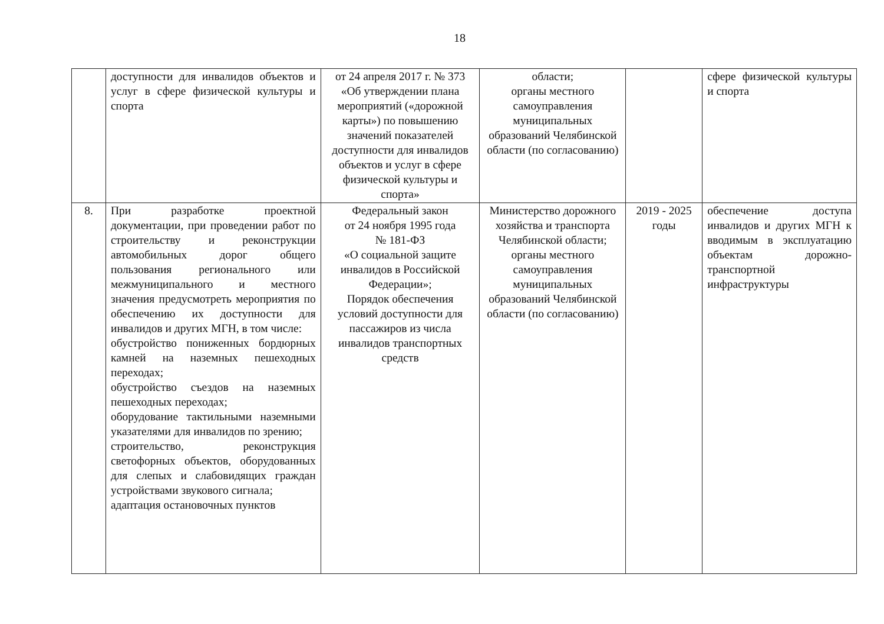18
| | доступности для инвалидов объектов и услуг в сфере физической культуры и спорта | от 24 апреля 2017 г. № 373 «Об утверждении плана мероприятий («дорожной карты») по повышению значений показателей доступности для инвалидов объектов и услуг в сфере физической культуры и спорта» | области; органы местного самоуправления муниципальных образований Челябинской области (по согласованию) | | сфере физической культуры и спорта |
| 8. | При разработке проектной документации, при проведении работ по строительству и реконструкции автомобильных дорог общего пользования регионального или межмуниципального и местного значения предусмотреть мероприятия по обеспечению их доступности для инвалидов и других МГН, в том числе: обустройство пониженных бордюрных камней на наземных пешеходных переходах; обустройство съездов на наземных пешеходных переходах; оборудование тактильными наземными указателями для инвалидов по зрению; строительство, реконструкция светофорных объектов, оборудованных для слепых и слабовидящих граждан устройствами звукового сигнала; адаптация остановочных пунктов | Федеральный закон от 24 ноября 1995 года № 181-ФЗ «О социальной защите инвалидов в Российской Федерации»; Порядок обеспечения условий доступности для пассажиров из числа инвалидов транспортных средств | Министерство дорожного хозяйства и транспорта Челябинской области; органы местного самоуправления муниципальных образований Челябинской области (по согласованию) | 2019 - 2025 годы | обеспечение доступа инвалидов и других МГН к вводимым в эксплуатацию объектам дорожно-транспортной инфраструктуры |